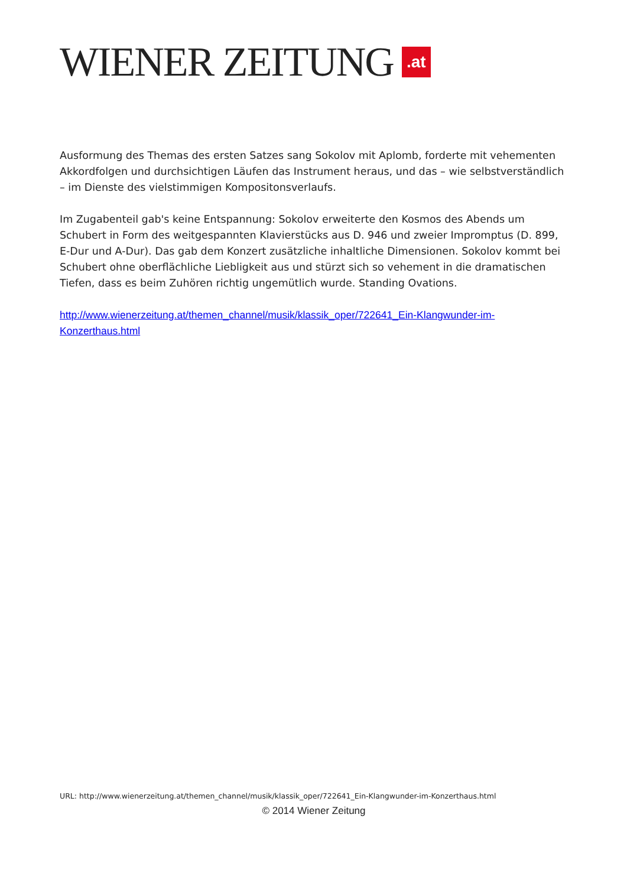WIENER ZEITUNG.at
Ausformung des Themas des ersten Satzes sang Sokolov mit Aplomb, forderte mit vehementen Akkordfolgen und durchsichtigen Läufen das Instrument heraus, und das – wie selbstverständlich – im Dienste des vielstimmigen Kompositonsverlaufs.
Im Zugabenteil gab's keine Entspannung: Sokolov erweiterte den Kosmos des Abends um Schubert in Form des weitgespannten Klavierstücks aus D. 946 und zweier Impromptus (D. 899, E-Dur und A-Dur). Das gab dem Konzert zusätzliche inhaltliche Dimensionen. Sokolov kommt bei Schubert ohne oberflächliche Liebligkeit aus und stürzt sich so vehement in die dramatischen Tiefen, dass es beim Zuhören richtig ungemütlich wurde. Standing Ovations.
http://www.wienerzeitung.at/themen_channel/musik/klassik_oper/722641_Ein-Klangwunder-im-Konzerthaus.html
URL: http://www.wienerzeitung.at/themen_channel/musik/klassik_oper/722641_Ein-Klangwunder-im-Konzerthaus.html
© 2014 Wiener Zeitung